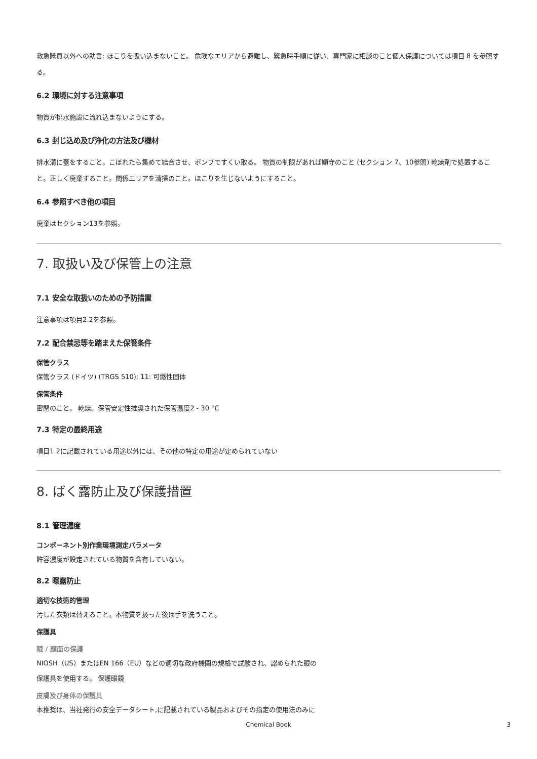救急隊員以外への助言: ほこりを吸い込まないこと。 危険なエリアから避難し、緊急時手順に従い、専門家に相談のこと個人保護については項目 8 を参照する。
6.2 環境に対する注意事項
物質が排水施設に流れ込まないようにする。
6.3 封じ込め及び浄化の方法及び機材
排水溝に蓋をすること。こぼれたら集めて結合させ、ポンプですくい取る。 物質の制限があれば順守のこと (セクション 7、10参照) 乾燥剤で処置すること。正しく廃棄すること。関係エリアを清掃のこと。ほこりを生じないようにすること。
6.4 参照すべき他の項目
廃棄はセクション13を参照。
7. 取扱い及び保管上の注意
7.1 安全な取扱いのための予防措置
注意事項は項目2.2を参照。
7.2 配合禁忌等を踏まえた保管条件
保管クラス
保管クラス (ドイツ) (TRGS 510): 11: 可燃性固体
保管条件
密閉のこと。 乾燥。保管安定性推奨された保管温度2 - 30 °C
7.3 特定の最終用途
項目1.2に記載されている用途以外には、その他の特定の用途が定められていない
8. ばく露防止及び保護措置
8.1 管理濃度
コンポーネント別作業環境測定パラメータ
許容濃度が設定されている物質を含有していない。
8.2 曝露防止
適切な技術的管理
汚した衣類は替えること。本物質を扱った後は手を洗うこと。
保護具
眼 / 顔面の保護
NIOSH（US）またはEN 166（EU）などの適切な政府機関の規格で試験され、認められた眼の
保護具を使用する。 保護眼鏡
皮膚及び身体の保護具
本推奨は、当社発行の安全データシート,に記載されている製品およびその指定の使用法のみに
Chemical Book
3